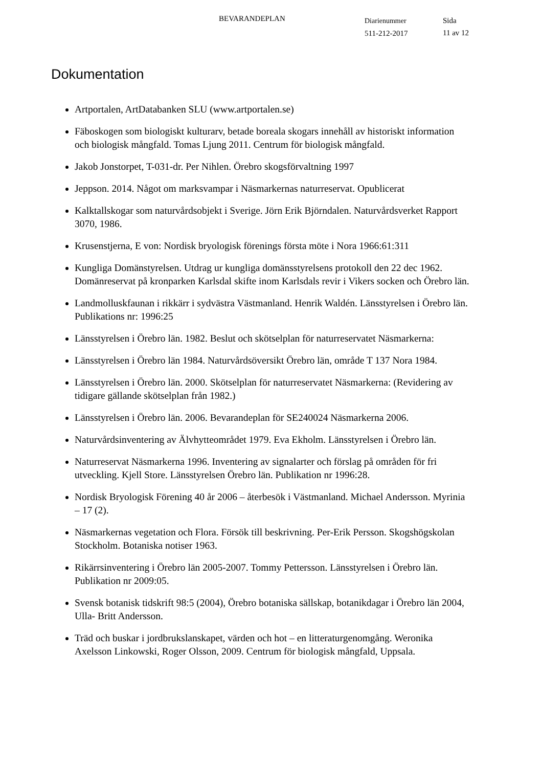BEVARANDEPLAN
Diarienummer
511-212-2017
Sida
11 av 12
Dokumentation
Artportalen, ArtDatabanken SLU (www.artportalen.se)
Fäboskogen som biologiskt kulturarv, betade boreala skogars innehåll av historiskt information och biologisk mångfald. Tomas Ljung 2011. Centrum för biologisk mångfald.
Jakob Jonstorpet, T-031-dr. Per Nihlen. Örebro skogsförvaltning 1997
Jeppson. 2014. Något om marksvampar i Näsmarkernas naturreservat. Opublicerat
Kalktallskogar som naturvårdsobjekt i Sverige. Jörn Erik Björndalen. Naturvårdsverket Rapport 3070, 1986.
Krusenstjerna, E von: Nordisk bryologisk förenings första möte i Nora 1966:61:311
Kungliga Domänstyrelsen. Utdrag ur kungliga domänsstyrelsens protokoll den 22 dec 1962. Domänreservat på kronparken Karlsdal skifte inom Karlsdals revir i Vikers socken och Örebro län.
Landmolluskfaunan i rikkärr i sydvästra Västmanland. Henrik Waldén. Länsstyrelsen i Örebro län. Publikations nr: 1996:25
Länsstyrelsen i Örebro län. 1982. Beslut och skötselplan för naturreservatet Näsmarkerna:
Länsstyrelsen i Örebro län 1984. Naturvårdsöversikt Örebro län, område T 137 Nora 1984.
Länsstyrelsen i Örebro län. 2000. Skötselplan för naturreservatet Näsmarkerna: (Revidering av tidigare gällande skötselplan från 1982.)
Länsstyrelsen i Örebro län. 2006. Bevarandeplan för SE240024 Näsmarkerna 2006.
Naturvårdsinventering av Älvhytteområdet 1979. Eva Ekholm. Länsstyrelsen i Örebro län.
Naturreservat Näsmarkerna 1996. Inventering av signalarter och förslag på områden för fri utveckling. Kjell Store. Länsstyrelsen Örebro län. Publikation nr 1996:28.
Nordisk Bryologisk Förening 40 år 2006 – återbesök i Västmanland. Michael Andersson. Myrinia – 17 (2).
Näsmarkernas vegetation och Flora. Försök till beskrivning. Per-Erik Persson. Skogshögskolan Stockholm. Botaniska notiser 1963.
Rikärrsinventering i Örebro län 2005-2007. Tommy Pettersson. Länsstyrelsen i Örebro län. Publikation nr 2009:05.
Svensk botanisk tidskrift 98:5 (2004), Örebro botaniska sällskap, botanikdagar i Örebro län 2004, Ulla- Britt Andersson.
Träd och buskar i jordbrukslanskapet, värden och hot – en litteraturgenomgång. Weronika Axelsson Linkowski, Roger Olsson, 2009. Centrum för biologisk mångfald, Uppsala.